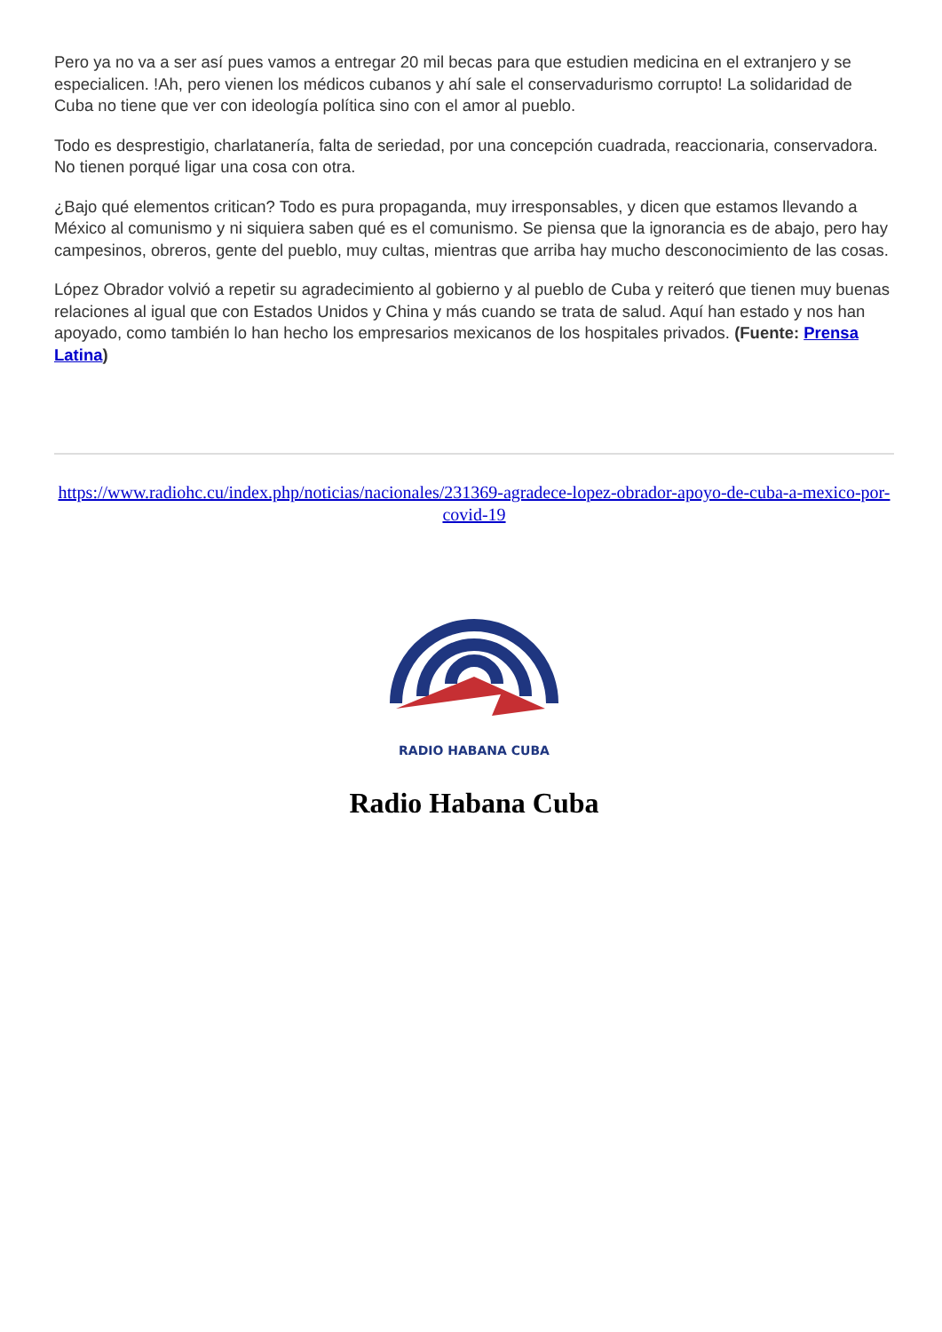Pero ya no va a ser así pues vamos a entregar 20 mil becas para que estudien medicina en el extranjero y se especialicen. !Ah, pero vienen los médicos cubanos y ahí sale el conservadurismo corrupto! La solidaridad de Cuba no tiene que ver con ideología política sino con el amor al pueblo.
Todo es desprestigio, charlatanería, falta de seriedad, por una concepción cuadrada, reaccionaria, conservadora. No tienen porqué ligar una cosa con otra.
¿Bajo qué elementos critican? Todo es pura propaganda, muy irresponsables, y dicen que estamos llevando a México al comunismo y ni siquiera saben qué es el comunismo. Se piensa que la ignorancia es de abajo, pero hay campesinos, obreros, gente del pueblo, muy cultas, mientras que arriba hay mucho desconocimiento de las cosas.
López Obrador volvió a repetir su agradecimiento al gobierno y al pueblo de Cuba y reiteró que tienen muy buenas relaciones al igual que con Estados Unidos y China y más cuando se trata de salud. Aquí han estado y nos han apoyado, como también lo han hecho los empresarios mexicanos de los hospitales privados. (Fuente: Prensa Latina)
https://www.radiohc.cu/index.php/noticias/nacionales/231369-agradece-lopez-obrador-apoyo-de-cuba-a-mexico-por-covid-19
RADIO HABANA CUBA
Radio Habana Cuba